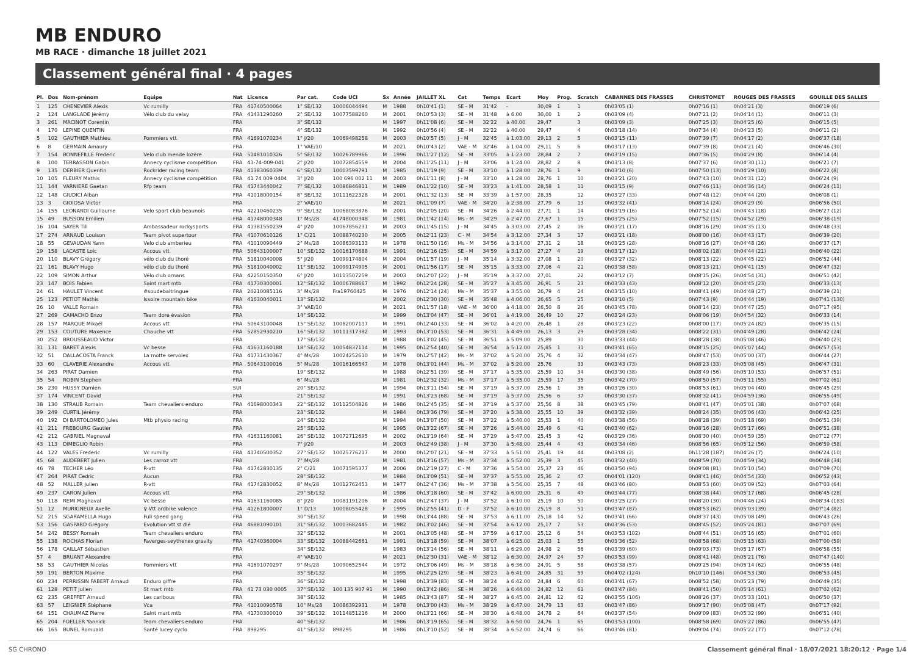MB ENDURO
MB RACE · dimanche 18 juillet 2021
Classement général final · 4 pages
| Pl. | Dos | Nom-prénom | Equipe | Nat | Licence | Par cat. | Code UCI | Sx | Année | JAILLET XL | Cat | Temps | Ecart | Moy | Prog. | Scratch | CABANNES DES FRASSES | CHRISTOMET | ROUGES DES FRASSES | GOUILLE DES SALLES |
| --- | --- | --- | --- | --- | --- | --- | --- | --- | --- | --- | --- | --- | --- | --- | --- | --- | --- | --- | --- | --- |
| 1 | 125 | CHENEVIER Alexis | Vc rumilly | FRA | 41740500064 | 1° SE/132 | 10006044494 | M | 1988 | 0h10'41 (1) | SE - M | 31'42 | - | 30,09 | 1 | 1 | 0h03'05 (1) | 0h07'16 (1) | 0h04'21 (3) | 0h06'19 (6) |
| 2 | 124 | LANGLADE Jérémy | Vélo club du velay | FRA | 41431290260 | 2° SE/132 | 10077588260 | M | 2001 | 0h10'53 (3) | SE - M | 31'48 | à 6.00 | 30,00 | 1 | 2 | 0h03'09 (4) | 0h07'21 (2) | 0h04'14 (1) | 0h06'11 (3) |
| 3 | 261 | MACINOT Corentin | | FRA | | 3° SE/132 | | M | 1997 | 0h11'08 (6) | SE - M | 32'22 | à 40.00 | 29,47 | | 3 | 0h03'09 (3) | 0h07'25 (3) | 0h04'25 (6) | 0h06'15 (5) |
| 4 | 170 | LEPINE QUENTIN | | FRA | | 4° SE/132 | | M | 1992 | 0h10'56 (4) | SE - M | 32'22 | à 40.00 | 29,47 | | 4 | 0h03'18 (14) | 0h07'34 (4) | 0h04'23 (5) | 0h06'11 (2) |
| 5 | 102 | GAUTHIER Mathieu | Pommiers vtt | FRA | 41691070234 | 1° J/20 | 10069498258 | M | 2003 | 0h10'57 (5) | J - M | 32'45 | à 1:03.00 | 29,13 | 2 | 5 | 0h03'15 (11) | 0h07'39 (7) | 0h04'17 (2) | 0h06'37 (18) |
| 6 | 8 | GERMAIN Amaury | | FRA | | 1° VAE/10 | | M | 2021 | 0h10'43 (2) | VAE - M | 32'46 | à 1:04.00 | 29,11 | 5 | 6 | 0h03'17 (13) | 0h07'39 (8) | 0h04'21 (4) | 0h06'46 (30) |
| 7 | 154 | BONNEFILLE Frederic | Velo club mende lozère | FRA | 51481010326 | 5° SE/132 | 10026789966 | M | 1996 | 0h11'27 (12) | SE - M | 33'05 | à 1:23.00 | 28,84 | 2 | 7 | 0h03'19 (15) | 0h07'36 (5) | 0h04'29 (8) | 0h06'14 (4) |
| 8 | 100 | TERRASSON Gabin | Annecy cyclisme compétition | FRA | 41-74-009-041 | 2° J/20 | 10072854559 | M | 2004 | 0h11'25 (11) | J - M | 33'06 | à 1:24.00 | 28,82 | 2 | 8 | 0h03'13 (8) | 0h07'37 (6) | 0h04'30 (11) | 0h06'21 (7) |
| 9 | 135 | DERBIER Quentin | Rockrider racing team | FRA | 41383060339 | 6° SE/132 | 10003599791 | M | 1985 | 0h11'19 (9) | SE - M | 33'10 | à 1:28.00 | 28,76 | 1 | 9 | 0h03'10 (6) | 0h07'50 (13) | 0h04'29 (10) | 0h06'22 (8) |
| 10 | 105 | FLEURY Mathis | Annecy cyclisme compétition | FRA | 41 74 009 0404 | 3° J/20 | 100 696 002 11 | M | 2003 | 0h11'11 (8) | J - M | 33'10 | à 1:28.00 | 28,76 | 1 | 10 | 0h03'21 (20) | 0h07'43 (10) | 0h04'31 (12) | 0h06'24 (9) |
| 11 | 144 | VARNIERE Gaetan | Rfp team | FRA | 41743440042 | 7° SE/132 | 10086846811 | M | 1989 | 0h11'22 (10) | SE - M | 33'23 | à 1:41.00 | 28,58 | 1 | 11 | 0h03'15 (9) | 0h07'46 (11) | 0h04'36 (14) | 0h06'24 (11) |
| 12 | 148 | GIUDICI Alban | | FRA | 41018000154 | 8° SE/132 | 10111622328 | M | 2001 | 0h11'32 (13) | SE - M | 33'39 | à 1:57.00 | 28,35 | | 12 | 0h03'27 (33) | 0h07'48 (12) | 0h04'44 (20) | 0h06'08 (1) |
| 13 | 3 | GIOIOSA Victor | | FRA | | 2° VAE/10 | | M | 2021 | 0h11'09 (7) | VAE - M | 34'20 | à 2:38.00 | 27,79 | 6 | 13 | 0h03'32 (41) | 0h08'14 (24) | 0h04'29 (9) | 0h06'56 (50) |
| 14 | 155 | LEONARDI Guillaume | Velo sport club beaunois | FRA | 42210460235 | 9° SE/132 | 10068083876 | M | 2001 | 0h12'05 (20) | SE - M | 34'26 | à 2:44.00 | 27,71 | 1 | 14 | 0h03'19 (16) | 0h07'52 (14) | 0h04'43 (18) | 0h06'27 (12) |
| 15 | 49 | BUSSON Emilien | | FRA | 41748000348 | 1° Ms/28 | 41748000348 | M | 1981 | 0h11'42 (14) | Ms - M | 34'29 | à 2:47.00 | 27,67 | 1 | 15 | 0h03'25 (25) | 0h07'52 (15) | 0h04'52 (29) | 0h06'38 (19) |
| 16 | 104 | SAYER Till | Ambassadeur rockysports | FRA | 41381550239 | 4° J/20 | 10067856231 | M | 2003 | 0h11'45 (15) | J - M | 34'45 | à 3:03.00 | 27,45 | 2 | 16 | 0h03'21 (17) | 0h08'16 (29) | 0h04'35 (13) | 0h06'48 (33) |
| 17 | 274 | ARNAUD Louison | Team pivot supertour | FRA | 41070610126 | 1° C/21 | 10088740230 | M | 2005 | 0h12'11 (23) | C - M | 34'54 | à 3:12.00 | 27,34 | 3 | 17 | 0h03'21 (18) | 0h08'00 (16) | 0h04'43 (17) | 0h06'39 (20) |
| 18 | 55 | GEVAUDAN Yann | Velo club amberieu | FRA | 41010090449 | 2° Ms/28 | 10086393133 | M | 1978 | 0h11'50 (16) | Ms - M | 34'56 | à 3:14.00 | 27,31 | 2 | 18 | 0h03'25 (28) | 0h08'16 (27) | 0h04'48 (26) | 0h06'37 (17) |
| 19 | 158 | LACASTE Loic | Accous vtt | FRA | 50643100007 | 10° SE/132 | 10016170688 | M | 1991 | 0h12'16 (25) | SE - M | 34'59 | à 3:17.00 | 27,27 | 4 | 19 | 0h03'17 (12) | 0h08'02 (18) | 0h04'44 (21) | 0h06'40 (22) |
| 20 | 110 | BLAVY Grégory | vélo club du thoré | FRA | 51810040008 | 5° J/20 | 10099174804 | M | 2004 | 0h11'57 (19) | J - M | 35'14 | à 3:32.00 | 27,08 | 1 | 20 | 0h03'27 (32) | 0h08'13 (22) | 0h04'45 (22) | 0h06'52 (44) |
| 21 | 161 | BLAVY Hugo | vélo club du thoré | FRA | 51810040002 | 11° SE/132 | 10099174905 | M | 2001 | 0h11'56 (17) | SE - M | 35'15 | à 3:33.00 | 27,06 | 4 | 21 | 0h03'38 (58) | 0h08'13 (21) | 0h04'41 (15) | 0h06'47 (32) |
| 22 | 109 | SIMON Arthur | Vélo club ornans | FRA | 42250150350 | 6° J/20 | 10113507259 | M | 2003 | 0h12'07 (22) | J - M | 35'19 | à 3:37.00 | 27,01 | | 22 | 0h03'12 (7) | 0h08'15 (26) | 0h04'54 (31) | 0h06'51 (42) |
| 23 | 147 | BOIS Fabien | Saint mart mtb | FRA | 41730300001 | 12° SE/132 | 10006788667 | M | 1992 | 0h12'24 (28) | SE - M | 35'27 | à 3:45.00 | 26,91 | 5 | 23 | 0h03'33 (43) | 0h08'12 (20) | 0h04'45 (23) | 0h06'33 (13) |
| 24 | 61 | HAULET Vincent | #soudebaltringue | FRA | 20210085116 | 3° Ms/28 | Fra19760425 | M | 1976 | 0h12'14 (24) | Ms - M | 35'37 | à 3:55.00 | 26,79 | 4 | 24 | 0h03'15 (10) | 0h08'41 (49) | 0h04'48 (27) | 0h06'39 (21) |
| 25 | 123 | PETIOT Mathis | Issoire mountain bike | FRA | 41630040011 | 13° SE/132 | | M | 2002 | 0h12'30 (30) | SE - M | 35'48 | à 4:06.00 | 26,65 | 5 | 25 | 0h03'10 (5) | 0h07'43 (9) | 0h04'44 (19) | 0h07'41 (130) |
| 26 | 10 | VALLE Romain | | FRA | | 3° VAE/10 | | M | 2021 | 0h11'57 (18) | VAE - M | 36'00 | à 4:18.00 | 26,50 | 8 | 26 | 0h03'45 (78) | 0h08'14 (23) | 0h04'47 (25) | 0h07'17 (95) |
| 27 | 269 | CAMACHO Enzo | Team dore évasion | FRA | | 14° SE/132 | | M | 1999 | 0h13'04 (47) | SE - M | 36'01 | à 4:19.00 | 26,49 | 10 | 27 | 0h03'24 (23) | 0h08'06 (19) | 0h04'54 (32) | 0h06'33 (14) |
| 28 | 157 | MARQUE Mikaël | Accous vtt | FRA | 50643100048 | 15° SE/132 | 10082007117 | M | 1991 | 0h12'40 (33) | SE - M | 36'02 | à 4:20.00 | 26,48 | 1 | 28 | 0h03'23 (22) | 0h08'00 (17) | 0h05'24 (82) | 0h06'35 (15) |
| 29 | 153 | COUTURE Maxence | Chauche vtt | FRA | 52852930210 | 16° SE/132 | 10111317382 | M | 1993 | 0h13'10 (53) | SE - M | 36'31 | à 4:49.00 | 26,13 | 3 | 29 | 0h03'28 (34) | 0h08'22 (31) | 0h04'49 (28) | 0h06'42 (24) |
| 30 | 252 | BROUSSEAUD Victor | | FRA | | 17° SE/132 | | M | 1988 | 0h13'02 (45) | SE - M | 36'51 | à 5:09.00 | 25,89 | | 30 | 0h03'33 (44) | 0h08'28 (38) | 0h05'08 (46) | 0h06'40 (23) |
| 31 | 131 | BARET Alexis | Vc besse | FRA | 41631160188 | 18° SE/132 | 10054837114 | M | 1995 | 0h12'54 (40) | SE - M | 36'54 | à 5:12.00 | 25,85 | 1 | 31 | 0h03'41 (65) | 0h08'15 (25) | 0h05'07 (44) | 0h06'57 (53) |
| 32 | 51 | DALLACOSTA Franck | La motte servolex | FRA | 41731430367 | 4° Ms/28 | 10024252610 | M | 1979 | 0h12'57 (42) | Ms - M | 37'02 | à 5:20.00 | 25,76 | 4 | 32 | 0h03'34 (47) | 0h08'47 (53) | 0h05'00 (37) | 0h06'44 (27) |
| 33 | 60 | CLAVERIE Alexandre | Accous vtt | FRA | 50643100016 | 5° Ms/28 | 10016166547 | M | 1978 | 0h13'01 (44) | Ms - M | 37'02 | à 5:20.00 | 25,76 | | 33 | 0h03'43 (73) | 0h08'23 (33) | 0h05'08 (45) | 0h06'47 (31) |
| 34 | 263 | PIRAT Damien | | FRA | | 19° SE/132 | | M | 1988 | 0h12'51 (39) | SE - M | 37'17 | à 5:35.00 | 25,59 | 10 | 34 | 0h03'30 (38) | 0h08'49 (56) | 0h05'10 (53) | 0h06'57 (51) |
| 35 | 54 | ROBIN Stephen | | FRA | | 6° Ms/28 | | M | 1981 | 0h12'32 (32) | Ms - M | 37'17 | à 5:35.00 | 25,59 | 17 | 35 | 0h03'42 (70) | 0h08'50 (57) | 0h05'11 (55) | 0h07'02 (61) |
| 36 | 230 | HUSSY Damien | | SUI | | 20° SE/132 | | M | 1994 | 0h13'11 (54) | SE - M | 37'19 | à 5:37.00 | 25,56 | 1 | 36 | 0h03'26 (30) | 0h08'53 (61) | 0h05'04 (40) | 0h06'45 (29) |
| 37 | 174 | VINCENT David | | FRA | | 21° SE/132 | | M | 1991 | 0h13'23 (68) | SE - M | 37'19 | à 5:37.00 | 25,56 | 6 | 37 | 0h03'30 (37) | 0h08'32 (41) | 0h04'59 (36) | 0h06'55 (49) |
| 38 | 130 | STRAUB Romain | Team chevaliers enduro | FRA | 41698000343 | 22° SE/132 | 10112504826 | M | 1986 | 0h12'45 (35) | SE - M | 37'19 | à 5:37.00 | 25,56 | 8 | 38 | 0h03'45 (79) | 0h08'41 (47) | 0h05'01 (38) | 0h07'07 (68) |
| 39 | 249 | CURTIL Jérémy | | FRA | | 23° SE/132 | | M | 1984 | 0h13'36 (79) | SE - M | 37'20 | à 5:38.00 | 25,55 | 10 | 39 | 0h03'32 (39) | 0h08'24 (35) | 0h05'06 (43) | 0h06'42 (25) |
| 40 | 192 | DI BARTOLOMEO Jules | Mtb physio racing | FRA | | 24° SE/132 | | M | 1994 | 0h13'07 (50) | SE - M | 37'22 | à 5:40.00 | 25,53 | 1 | 40 | 0h03'38 (56) | 0h08'28 (39) | 0h05'18 (69) | 0h06'51 (39) |
| 41 | 211 | FREBOURG Gautier | | FRA | | 25° SE/132 | | M | 1995 | 0h13'22 (67) | SE - M | 37'26 | à 5:44.00 | 25,49 | 6 | 41 | 0h03'40 (62) | 0h08'16 (28) | 0h05'17 (66) | 0h06'51 (38) |
| 42 | 212 | GABRIEL Magnaval | | FRA | 41631160081 | 26° SE/132 | 10072712695 | M | 2002 | 0h13'19 (64) | SE - M | 37'29 | à 5:47.00 | 25,45 | 3 | 42 | 0h03'29 (36) | 0h08'30 (40) | 0h04'59 (35) | 0h07'12 (77) |
| 43 | 113 | DIMEGLIO Robin | | FRA | | 7° J/20 | | M | 2003 | 0h12'49 (38) | J - M | 37'30 | à 5:48.00 | 25,44 | 4 | 43 | 0h03'34 (46) | 0h08'56 (65) | 0h05'12 (56) | 0h06'59 (58) |
| 44 | 122 | VALES Frederic | Vc rumilly | FRA | 41740500352 | 27° SE/132 | 10025776217 | M | 2000 | 0h12'07 (21) | SE - M | 37'33 | à 5:51.00 | 25,41 | 19 | 44 | 0h03'08 (2) | 0h11'28 (187) | 0h04'26 (7) | 0h06'24 (10) |
| 45 | 68 | AUDEBERT Julien | Les carroz vtt | FRA | | 7° Ms/28 | | M | 1981 | 0h13'16 (57) | Ms - M | 37'34 | à 5:52.00 | 25,39 | 3 | 45 | 0h03'32 (40) | 0h08'59 (70) | 0h04'59 (34) | 0h06'48 (34) |
| 46 | 78 | TECHER Léo | R-vtt | FRA | 41742830135 | 2° C/21 | 10071595377 | M | 2006 | 0h12'19 (27) | C - M | 37'36 | à 5:54.00 | 25,37 | 23 | 46 | 0h03'50 (94) | 0h09'08 (81) | 0h05'10 (54) | 0h07'09 (70) |
| 47 | 264 | PIRAT Cedric | Aucun | FRA | | 28° SE/132 | | M | 1984 | 0h13'09 (51) | SE - M | 37'37 | à 5:55.00 | 25,36 | 2 | 47 | 0h04'01 (120) | 0h08'41 (46) | 0h04'54 (33) | 0h06'52 (43) |
| 48 | 52 | MALLER Julien | R-vtt | FRA | 41742830052 | 8° Ms/28 | 10012762453 | M | 1977 | 0h12'47 (36) | Ms - M | 37'38 | à 5:56.00 | 25,35 | 7 | 48 | 0h03'46 (80) | 0h08'53 (60) | 0h05'09 (52) | 0h07'03 (64) |
| 49 | 237 | CARON Julien | Accous vtt | FRA | | 29° SE/132 | | M | 1986 | 0h13'18 (60) | SE - M | 37'42 | à 6:00.00 | 25,31 | 6 | 49 | 0h03'44 (77) | 0h08'38 (44) | 0h05'17 (68) | 0h06'45 (28) |
| 50 | 118 | REMI Magnaval | Vc besse | FRA | 41631160085 | 8° J/20 | 10081191206 | M | 2004 | 0h12'47 (37) | J - M | 37'52 | à 6:10.00 | 25,19 | 10 | 50 | 0h03'25 (27) | 0h08'20 (30) | 0h04'46 (24) | 0h08'34 (183) |
| 51 | 12 | MURIGNEUX Axelle | ♀ Vtt ardbike valence | FRA | 41261800007 | 1° D/13 | 10008055428 | F | 1995 | 0h12'55 (41) | D - F | 37'52 | à 6:10.00 | 25,19 | 8 | 51 | 0h03'47 (87) | 0h08'53 (62) | 0h05'03 (39) | 0h07'14 (82) |
| 52 | 215 | SGARAMELLA Hugo | Full speed gang | FRA | | 30° SE/132 | | M | 1998 | 0h13'44 (88) | SE - M | 37'53 | à 6:11.00 | 25,18 | 14 | 52 | 0h03'41 (66) | 0h08'37 (43) | 0h05'08 (49) | 0h06'43 (26) |
| 53 | 156 | GASPARD Grégory | Evolution vtt st dié | FRA | 46881090101 | 31° SE/132 | 10003682445 | M | 1982 | 0h13'02 (46) | SE - M | 37'54 | à 6:12.00 | 25,17 | 7 | 53 | 0h03'36 (53) | 0h08'45 (52) | 0h05'24 (81) | 0h07'07 (69) |
| 54 | 242 | BESSY Romain | Team chevaliers enduro | FRA | | 32° SE/132 | | M | 2001 | 0h13'05 (48) | SE - M | 37'59 | à 6:17.00 | 25,12 | 6 | 54 | 0h03'53 (102) | 0h08'44 (51) | 0h05'16 (65) | 0h07'01 (60) |
| 55 | 138 | ROCHAS Florian | Faverges-seythenex gravity | FRA | 41740360004 | 33° SE/132 | 10088442661 | M | 1991 | 0h13'18 (59) | SE - M | 38'07 | à 6:25.00 | 25,03 | 1 | 55 | 0h03'36 (52) | 0h08'58 (68) | 0h05'15 (63) | 0h07'00 (59) |
| 56 | 178 | CAILLAT Sébastien | | FRA | | 34° SE/132 | | M | 1983 | 0h13'14 (56) | SE - M | 38'11 | à 6:29.00 | 24,98 | 2 | 56 | 0h03'39 (60) | 0h09'03 (73) | 0h05'17 (67) | 0h06'58 (55) |
| 57 | 4 | BRUANT Alexandre | | FRA | | 4° VAE/10 | | M | 2021 | 0h12'30 (31) | VAE - M | 38'12 | à 6:30.00 | 24,97 | 24 | 57 | 0h03'53 (99) | 0h08'41 (48) | 0h05'21 (76) | 0h07'47 (140) |
| 58 | 53 | GAUTHIER Nicolas | Pommiers vtt | FRA | 41691070297 | 9° Ms/28 | 10090652544 | M | 1972 | 0h13'06 (49) | Ms - M | 38'18 | à 6:36.00 | 24,91 | 5 | 58 | 0h03'38 (57) | 0h09'25 (94) | 0h05'14 (62) | 0h06'55 (48) |
| 59 | 191 | BERTON Maxime | | FRA | | 35° SE/132 | | M | 1995 | 0h12'25 (29) | SE - M | 38'23 | à 6:41.00 | 24,85 | 31 | 59 | 0h04'02 (124) | 0h10'10 (146) | 0h04'53 (30) | 0h06'53 (45) |
| 60 | 234 | PERRISSIN FABERT Arnaud | Enduro giffre | FRA | | 36° SE/132 | | M | 1998 | 0h13'39 (83) | SE - M | 38'24 | à 6:42.00 | 24,84 | 6 | 60 | 0h03'41 (67) | 0h08'52 (58) | 0h05'23 (79) | 0h06'49 (35) |
| 61 | 128 | PETIT Julien | St mart mtb | FRA | 41 73 030 0005 | 37° SE/132 | 100 135 907 91 | M | 1990 | 0h13'42 (86) | SE - M | 38'26 | à 6:44.00 | 24,82 | 12 | 61 | 0h03'47 (84) | 0h08'41 (50) | 0h05'14 (61) | 0h07'02 (62) |
| 62 | 235 | GREFFET Arnaud | Les caribous | FRA | | 38° SE/132 | | M | 1985 | 0h13'43 (87) | SE - M | 38'27 | à 6:45.00 | 24,81 | 12 | 62 | 0h03'55 (106) | 0h08'26 (37) | 0h05'33 (101) | 0h06'50 (37) |
| 63 | 57 | LEIGNIER Stéphane | Vca | FRA | 41010090578 | 10° Ms/28 | 10086392931 | M | 1978 | 0h13'00 (43) | Ms - M | 38'29 | à 6:47.00 | 24,79 | 13 | 63 | 0h03'47 (86) | 0h09'17 (90) | 0h05'08 (47) | 0h07'17 (92) |
| 64 | 151 | CHAUMAZ Pierre | Saint mart mtb | FRA | 41730300010 | 39° SE/132 | 10114851216 | M | 2000 | 0h13'21 (66) | SE - M | 38'30 | à 6:48.00 | 24,78 | 2 | 64 | 0h03'37 (54) | 0h09'09 (83) | 0h05'32 (99) | 0h06'51 (40) |
| 65 | 204 | FOELLER Yannick | Team chevaliers enduro | FRA | | 40° SE/132 | | M | 1986 | 0h13'19 (65) | SE - M | 38'32 | à 6:50.00 | 24,76 | 1 | 65 | 0h03'53 (100) | 0h08'58 (69) | 0h05'27 (86) | 0h06'55 (47) |
| 66 | 165 | BUNEL Romuald | Santé lucey cyclo | FRA | 898295 | 41° SE/132 | 898295 | M | 1986 | 0h13'10 (52) | SE - M | 38'34 | à 6:52.00 | 24,74 | 6 | 66 | 0h03'46 (81) | 0h09'04 (74) | 0h05'22 (77) | 0h07'12 (78) |
SG CHRONO Classement général final · 18/07/2021 18:20:12 · Page 1/4